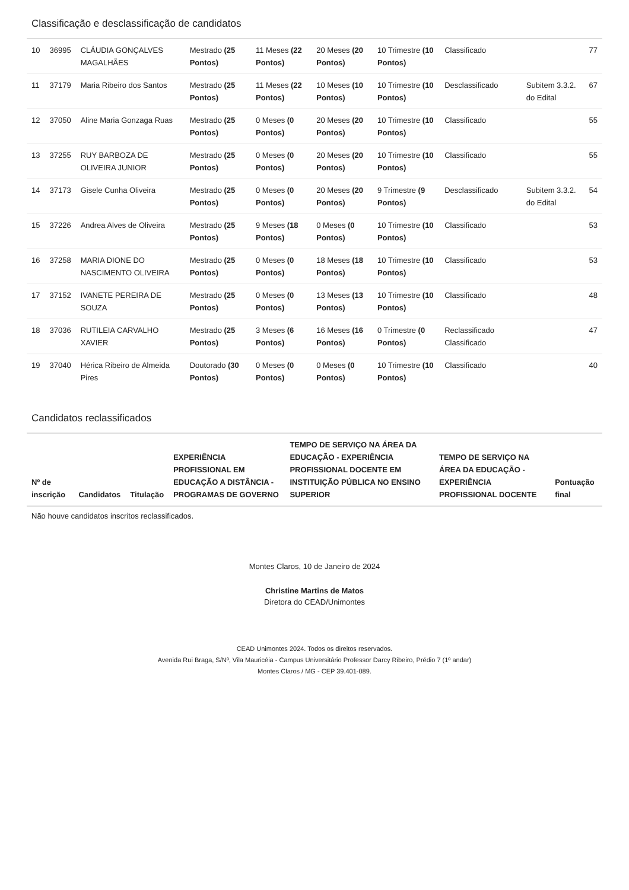Classificação e desclassificação de candidatos
| 10 | 36995 | CLÁUDIA GONÇALVES MAGALHÃES | Mestrado (25 Pontos) | 11 Meses (22 Pontos) | 20 Meses (20 Pontos) | 10 Trimestre (10 Pontos) | Classificado | | 77 |
| 11 | 37179 | Maria Ribeiro dos Santos | Mestrado (25 Pontos) | 11 Meses (22 Pontos) | 10 Meses (10 Pontos) | 10 Trimestre (10 Pontos) | Desclassificado | Subitem 3.3.2. do Edital | 67 |
| 12 | 37050 | Aline Maria Gonzaga Ruas | Mestrado (25 Pontos) | 0 Meses (0 Pontos) | 20 Meses (20 Pontos) | 10 Trimestre (10 Pontos) | Classificado | | 55 |
| 13 | 37255 | RUY BARBOZA DE OLIVEIRA JUNIOR | Mestrado (25 Pontos) | 0 Meses (0 Pontos) | 20 Meses (20 Pontos) | 10 Trimestre (10 Pontos) | Classificado | | 55 |
| 14 | 37173 | Gisele Cunha Oliveira | Mestrado (25 Pontos) | 0 Meses (0 Pontos) | 20 Meses (20 Pontos) | 9 Trimestre (9 Pontos) | Desclassificado | Subitem 3.3.2. do Edital | 54 |
| 15 | 37226 | Andrea Alves de Oliveira | Mestrado (25 Pontos) | 9 Meses (18 Pontos) | 0 Meses (0 Pontos) | 10 Trimestre (10 Pontos) | Classificado | | 53 |
| 16 | 37258 | MARIA DIONE DO NASCIMENTO OLIVEIRA | Mestrado (25 Pontos) | 0 Meses (0 Pontos) | 18 Meses (18 Pontos) | 10 Trimestre (10 Pontos) | Classificado | | 53 |
| 17 | 37152 | IVANETE PEREIRA DE SOUZA | Mestrado (25 Pontos) | 0 Meses (0 Pontos) | 13 Meses (13 Pontos) | 10 Trimestre (10 Pontos) | Classificado | | 48 |
| 18 | 37036 | RUTILEIA CARVALHO XAVIER | Mestrado (25 Pontos) | 3 Meses (6 Pontos) | 16 Meses (16 Pontos) | 0 Trimestre (0 Pontos) | Reclassificado Classificado | | 47 |
| 19 | 37040 | Hérica Ribeiro de Almeida Pires | Doutorado (30 Pontos) | 0 Meses (0 Pontos) | 0 Meses (0 Pontos) | 10 Trimestre (10 Pontos) | Classificado | | 40 |
Candidatos reclassificados
| Nº de inscrição | Candidatos | Titulação | EXPERIÊNCIA PROFISSIONAL EM EDUCAÇÃO A DISTÂNCIA - PROGRAMAS DE GOVERNO | TEMPO DE SERVIÇO NA ÁREA DA EDUCAÇÃO - EXPERIÊNCIA PROFISSIONAL DOCENTE EM INSTITUIÇÃO PÚBLICA NO ENSINO SUPERIOR | TEMPO DE SERVIÇO NA ÁREA DA EDUCAÇÃO - EXPERIÊNCIA PROFISSIONAL DOCENTE | Pontuação final |
| --- | --- | --- | --- | --- | --- | --- |
Não houve candidatos inscritos reclassificados.
Montes Claros, 10 de Janeiro de 2024
Christine Martins de Matos
Diretora do CEAD/Unimontes
CEAD Unimontes 2024. Todos os direitos reservados.
Avenida Rui Braga, S/Nº, Vila Mauricéia - Campus Universitário Professor Darcy Ribeiro, Prédio 7 (1º andar)
Montes Claros / MG - CEP 39.401-089.